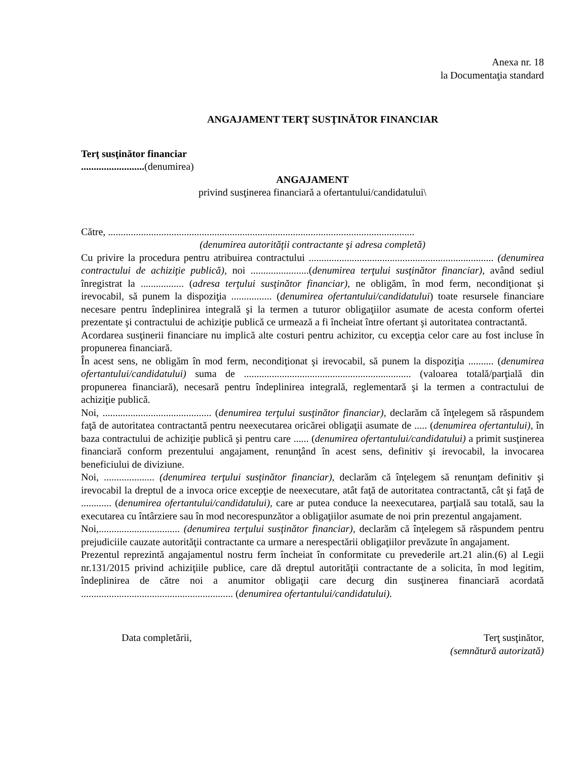Anexa nr. 18
la Documentaţia standard
ANGAJAMENT TERŢ SUSŢINĂTOR FINANCIAR
Terţ susţinător financiar
.........................(denumirea)
ANGAJAMENT
privind susţinerea financiară a ofertantului/candidatului\
Către, .........................................................................................................................
(denumirea autorităţii contractante şi adresa completă)
Cu privire la procedura pentru atribuirea contractului ......................................................................... (denumirea contractului de achiziţie publică), noi .......................(denumirea terţului susţinător financiar), având sediul înregistrat la ................. (adresa terţului susţinător financiar), ne obligăm, în mod ferm, necondiţionat şi irevocabil, să punem la dispoziţia ................ (denumirea ofertantului/candidatului) toate resursele financiare necesare pentru îndeplinirea integrală şi la termen a tuturor obligaţiilor asumate de acesta conform ofertei prezentate şi contractului de achiziţie publică ce urmează a fi încheiat între ofertant şi autoritatea contractantă.
Acordarea susţinerii financiare nu implică alte costuri pentru achizitor, cu excepţia celor care au fost incluse în propunerea financiară.
În acest sens, ne obligăm în mod ferm, necondiţionat şi irevocabil, să punem la dispoziţia .......... (denumirea ofertantului/candidatului) suma de .................................................................. (valoarea totală/parţială din propunerea financiară), necesară pentru îndeplinirea integrală, reglementară şi la termen a contractului de achiziţie publică.
Noi, ........................................... (denumirea terţului susţinător financiar), declarăm că înţelegem să răspundem faţă de autoritatea contractantă pentru neexecutarea oricărei obligaţii asumate de ..... (denumirea ofertantului), în baza contractului de achiziţie publică şi pentru care ...... (denumirea ofertantului/candidatului) a primit susţinerea financiară conform prezentului angajament, renunţând în acest sens, definitiv şi irevocabil, la invocarea beneficiului de diviziune.
Noi, .................... (denumirea terţului susţinător financiar), declarăm că înţelegem să renunţam definitiv şi irevocabil la dreptul de a invoca orice excepţie de neexecutare, atât faţă de autoritatea contractantă, cât şi faţă de ............ (denumirea ofertantului/candidatului), care ar putea conduce la neexecutarea, parţială sau totală, sau la executarea cu întârziere sau în mod necorespunzător a obligaţiilor asumate de noi prin prezentul angajament.
Noi,................................ (denumirea terţului susţinător financiar), declarăm că înţelegem să răspundem pentru prejudiciile cauzate autorităţii contractante ca urmare a nerespectării obligaţiilor prevăzute în angajament.
Prezentul reprezintă angajamentul nostru ferm încheiat în conformitate cu prevederile art.21 alin.(6) al Legii nr.131/2015 privind achiziţiile publice, care dă dreptul autorităţii contractante de a solicita, în mod legitim, îndeplinirea de către noi a anumitor obligaţii care decurg din susţinerea financiară acordată ............................................................ (denumirea ofertantului/candidatului).
Data completării, Terţ susţinător,
(semnătură autorizată)